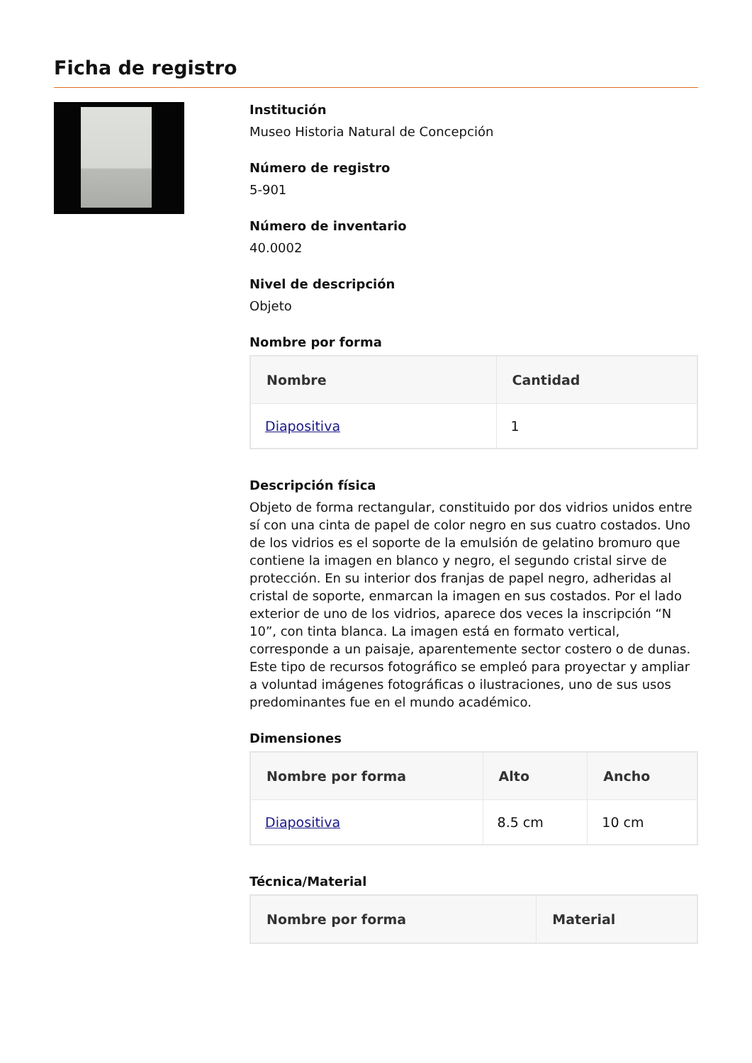Ficha de registro
Institución
Museo Historia Natural de Concepción
Número de registro
5-901
Número de inventario
40.0002
Nivel de descripción
Objeto
Nombre por forma
| Nombre | Cantidad |
| --- | --- |
| Diapositiva | 1 |
Descripción física
Objeto de forma rectangular, constituido por dos vidrios unidos entre sí con una cinta de papel de color negro en sus cuatro costados. Uno de los vidrios es el soporte de la emulsión de gelatino bromuro que contiene la imagen en blanco y negro, el segundo cristal sirve de protección. En su interior dos franjas de papel negro, adheridas al cristal de soporte, enmarcan la imagen en sus costados. Por el lado exterior de uno de los vidrios, aparece dos veces la inscripción “N 10”, con tinta blanca. La imagen está en formato vertical, corresponde a un paisaje, aparentemente sector costero o de dunas. Este tipo de recursos fotográfico se empleó para proyectar y ampliar a voluntad imágenes fotográficas o ilustraciones, uno de sus usos predominantes fue en el mundo académico.
Dimensiones
| Nombre por forma | Alto | Ancho |
| --- | --- | --- |
| Diapositiva | 8.5 cm | 10 cm |
Técnica/Material
| Nombre por forma | Material |
| --- | --- |